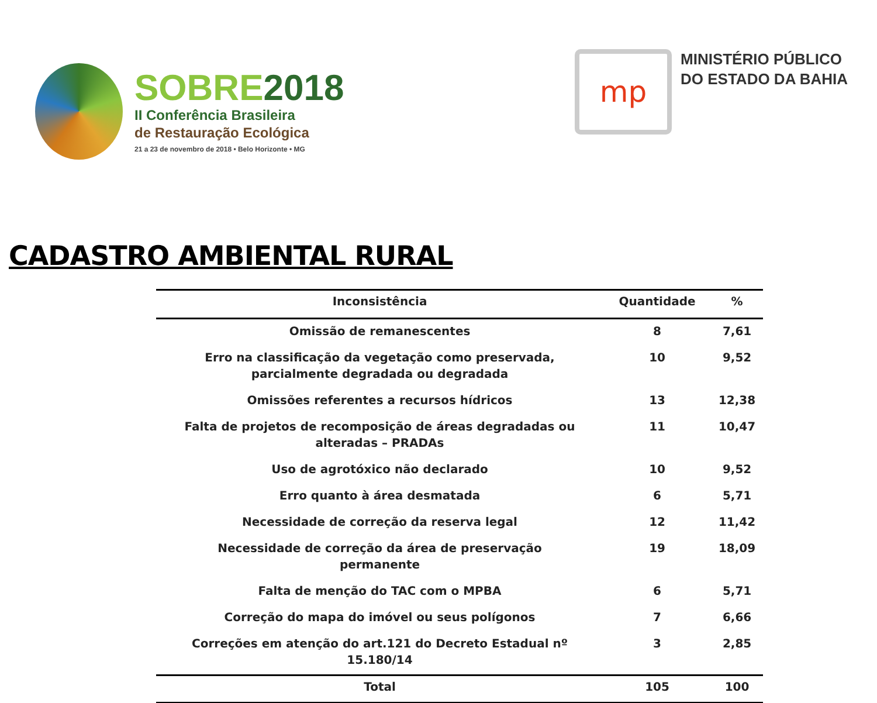SOBRE2018
II Conferência Brasileira
de Restauração Ecológica
21 a 23 de novembro de 2018 • Belo Horizonte • MG
mp
MINISTÉRIO PÚBLICO
DO ESTADO DA BAHIA
CADASTRO AMBIENTAL RURAL
| Inconsistência | Quantidade | % |
| --- | --- | --- |
| Omissão de remanescentes | 8 | 7,61 |
| Erro na classificação da vegetação como preservada, parcialmente degradada ou degradada | 10 | 9,52 |
| Omissões referentes a recursos hídricos | 13 | 12,38 |
| Falta de projetos de recomposição de áreas degradadas ou alteradas – PRADAs | 11 | 10,47 |
| Uso de agrotóxico não declarado | 10 | 9,52 |
| Erro quanto à área desmatada | 6 | 5,71 |
| Necessidade de correção da reserva legal | 12 | 11,42 |
| Necessidade de correção da área de preservação permanente | 19 | 18,09 |
| Falta de menção do TAC com o MPBA | 6 | 5,71 |
| Correção do mapa do imóvel ou seus polígonos | 7 | 6,66 |
| Correções em atenção do art.121 do Decreto Estadual nº 15.180/14 | 3 | 2,85 |
| Total | 105 | 100 |